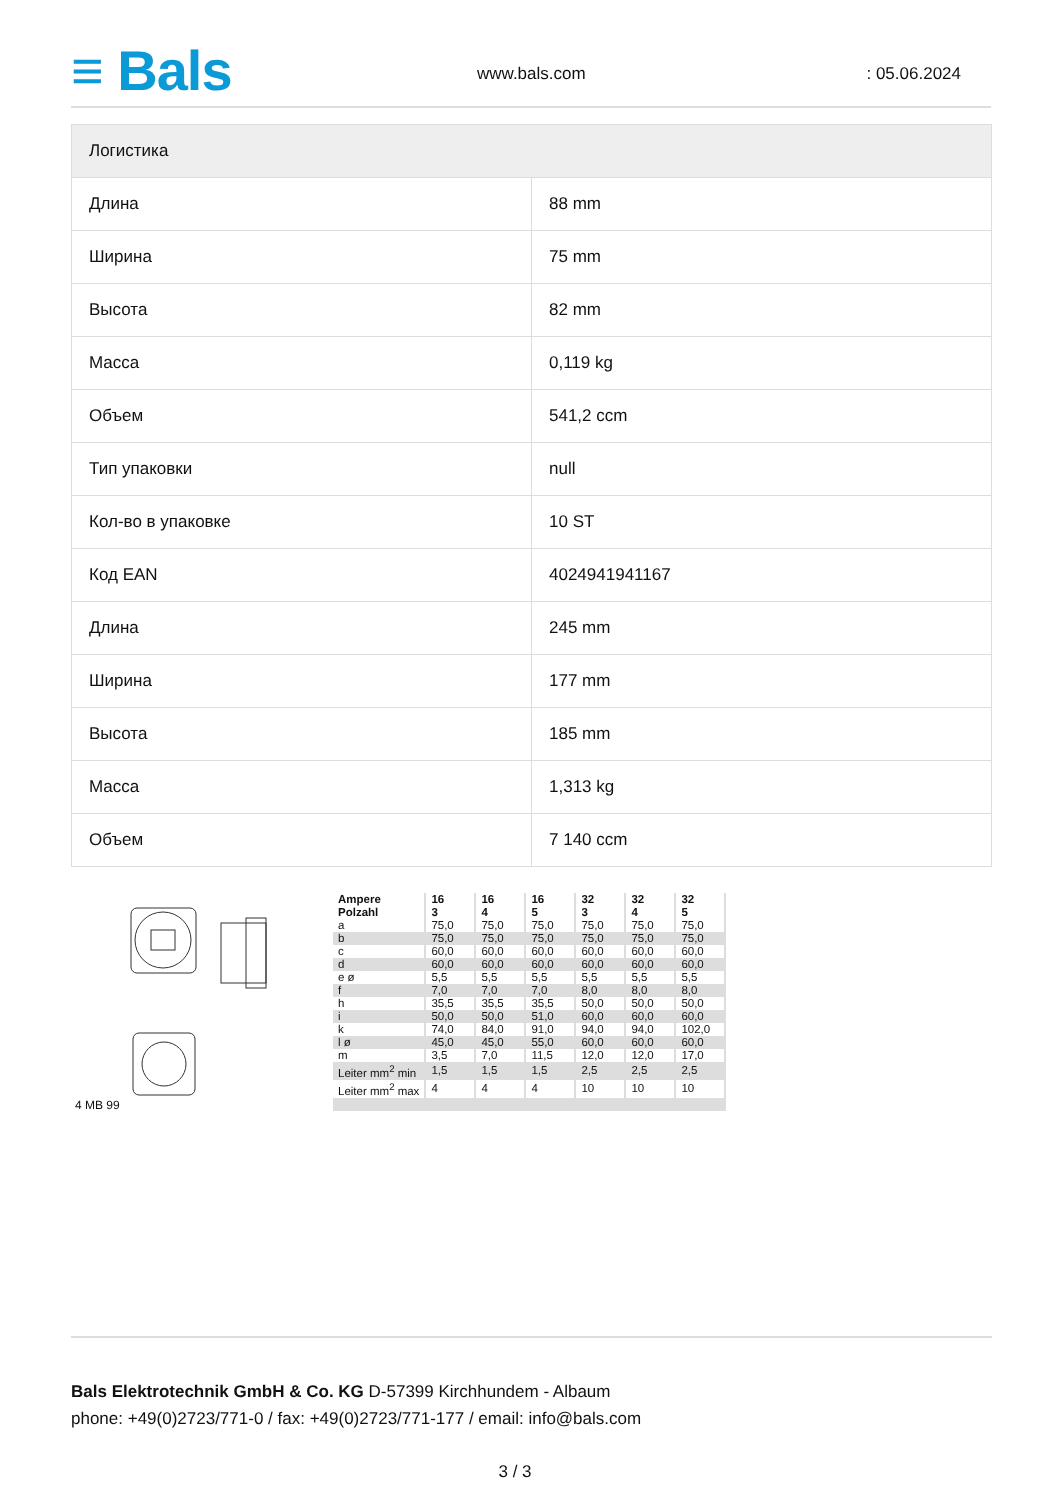≡ Bals www.bals.com : 05.06.2024
| Логистика | |
| --- | --- |
| Длина | 88 mm |
| Ширина | 75 mm |
| Высота | 82 mm |
| Масса | 0,119 kg |
| Объем | 541,2 ccm |
| Тип упаковки | null |
| Кол-во в упаковке | 10 ST |
| Код EAN | 4024941941167 |
| Длина | 245 mm |
| Ширина | 177 mm |
| Высота | 185 mm |
| Масса | 1,313 kg |
| Объем | 7 140 ccm |
4 MB 99
| Ampere Polzahl | 16 3 | 16 4 | 16 5 | 32 3 | 32 4 | 32 5 |
| a | 75,0 | 75,0 | 75,0 | 75,0 | 75,0 | 75,0 |
| b | 75,0 | 75,0 | 75,0 | 75,0 | 75,0 | 75,0 |
| c | 60,0 | 60,0 | 60,0 | 60,0 | 60,0 | 60,0 |
| d | 60,0 | 60,0 | 60,0 | 60,0 | 60,0 | 60,0 |
| e ø | 5,5 | 5,5 | 5,5 | 5,5 | 5,5 | 5,5 |
| f | 7,0 | 7,0 | 7,0 | 8,0 | 8,0 | 8,0 |
| h | 35,5 | 35,5 | 35,5 | 50,0 | 50,0 | 50,0 |
| i | 50,0 | 50,0 | 51,0 | 60,0 | 60,0 | 60,0 |
| k | 74,0 | 84,0 | 91,0 | 94,0 | 94,0 | 102,0 |
| l ø | 45,0 | 45,0 | 55,0 | 60,0 | 60,0 | 60,0 |
| m | 3,5 | 7,0 | 11,5 | 12,0 | 12,0 | 17,0 |
| Leiter mm<sup>2</sup> min | 1,5 | 1,5 | 1,5 | 2,5 | 2,5 | 2,5 |
| Leiter mm<sup>2</sup> max | 4 | 4 | 4 | 10 | 10 | 10 |
Bals Elektrotechnik GmbH & Co. KG D-57399 Kirchhundem - Albaum
phone: +49(0)2723/771-0 / fax: +49(0)2723/771-177 / email: info@bals.com
3 / 3